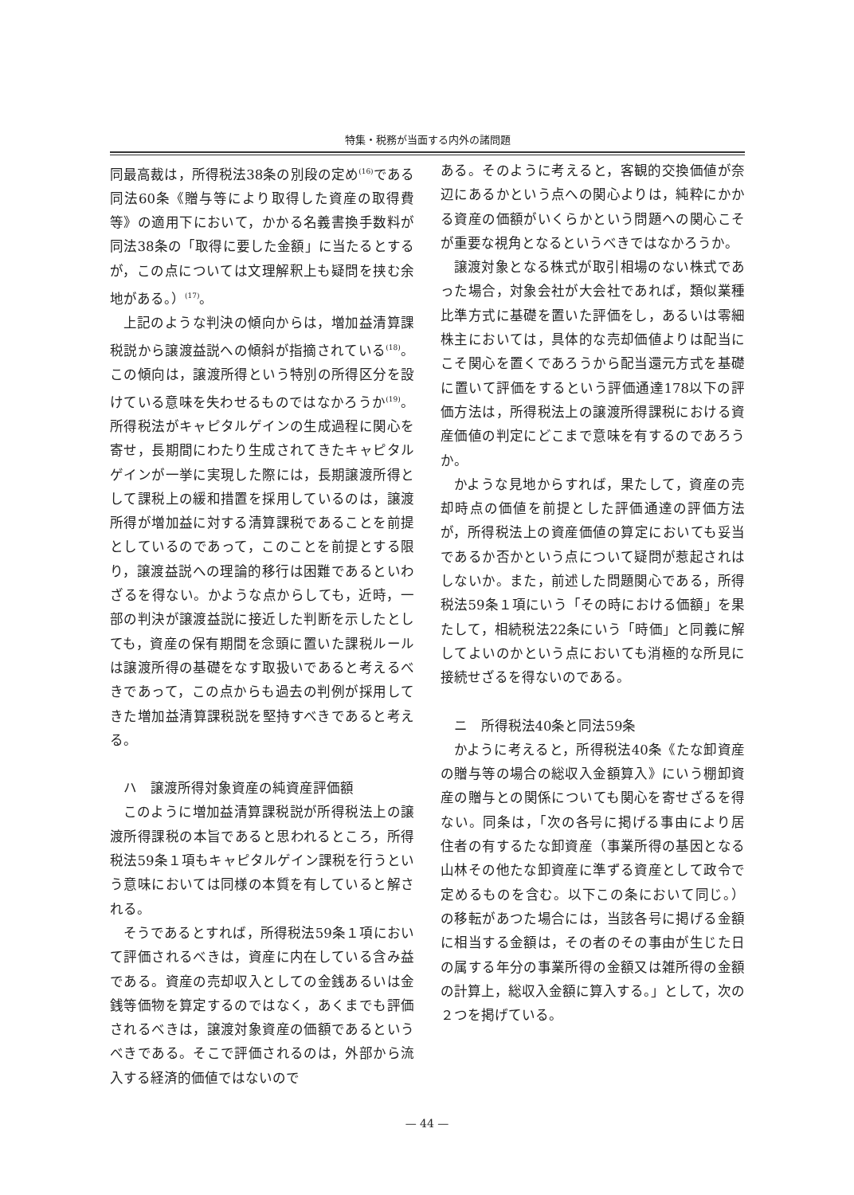特集・税務が当面する内外の諸問題
同最高裁は，所得税法38条の別段の定め<sup>(16)</sup>である同法60条《贈与等により取得した資産の取得費等》の適用下において，かかる名義書換手数料が同法38条の「取得に要した金額」に当たるとするが，この点については文理解釈上も疑問を挟む余地がある。）<sup>(17)</sup>。
上記のような判決の傾向からは，増加益清算課税説から譲渡益説への傾斜が指摘されている<sup>(18)</sup>。この傾向は，譲渡所得という特別の所得区分を設けている意味を失わせるものではなかろうか<sup>(19)</sup>。所得税法がキャピタルゲインの生成過程に関心を寄せ，長期間にわたり生成されてきたキャピタルゲインが一挙に実現した際には，長期譲渡所得として課税上の緩和措置を採用しているのは，譲渡所得が増加益に対する清算課税であることを前提としているのであって，このことを前提とする限り，譲渡益説への理論的移行は困難であるといわざるを得ない。かような点からしても，近時，一部の判決が譲渡益説に接近した判断を示したとしても，資産の保有期間を念頭に置いた課税ルールは譲渡所得の基礎をなす取扱いであると考えるべきであって，この点からも過去の判例が採用してきた増加益清算課税説を堅持すべきであると考える。
ハ　譲渡所得対象資産の純資産評価額
このように増加益清算課税説が所得税法上の譲渡所得課税の本旨であると思われるところ，所得税法59条１項もキャピタルゲイン課税を行うという意味においては同様の本質を有していると解される。
そうであるとすれば，所得税法59条１項において評価されるべきは，資産に内在している含み益である。資産の売却収入としての金銭あるいは金銭等価物を算定するのではなく，あくまでも評価されるべきは，譲渡対象資産の価額であるというべきである。そこで評価されるのは，外部から流入する経済的価値ではないので
ある。そのように考えると，客観的交換価値が奈辺にあるかという点への関心よりは，純粋にかかる資産の価額がいくらかという問題への関心こそが重要な視角となるというべきではなかろうか。
譲渡対象となる株式が取引相場のない株式であった場合，対象会社が大会社であれば，類似業種比準方式に基礎を置いた評価をし，あるいは零細株主においては，具体的な売却価値よりは配当にこそ関心を置くであろうから配当還元方式を基礎に置いて評価をするという評価通達178以下の評価方法は，所得税法上の譲渡所得課税における資産価値の判定にどこまで意味を有するのであろうか。
かような見地からすれば，果たして，資産の売却時点の価値を前提とした評価通達の評価方法が，所得税法上の資産価値の算定においても妥当であるか否かという点について疑問が惹起されはしないか。また，前述した問題関心である，所得税法59条１項にいう「その時における価額」を果たして，相続税法22条にいう「時価」と同義に解してよいのかという点においても消極的な所見に接続せざるを得ないのである。
ニ　所得税法40条と同法59条
かように考えると，所得税法40条《たな卸資産の贈与等の場合の総収入金額算入》にいう棚卸資産の贈与との関係についても関心を寄せざるを得ない。同条は，「次の各号に掲げる事由により居住者の有するたな卸資産（事業所得の基因となる山林その他たな卸資産に準ずる資産として政令で定めるものを含む。以下この条において同じ。）の移転があつた場合には，当該各号に掲げる金額に相当する金額は，その者のその事由が生じた日の属する年分の事業所得の金額又は雑所得の金額の計算上，総収入金額に算入する。」として，次の２つを掲げている。
— 44 —